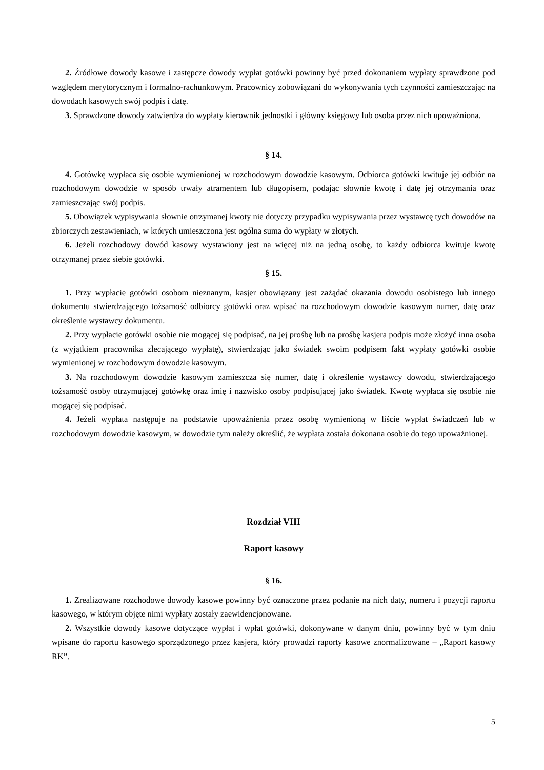2. Źródłowe dowody kasowe i zastępcze dowody wypłat gotówki powinny być przed dokonaniem wypłaty sprawdzone pod względem merytorycznym i formalno-rachunkowym. Pracownicy zobowiązani do wykonywania tych czynności zamieszczając na dowodach kasowych swój podpis i datę.
3. Sprawdzone dowody zatwierdza do wypłaty kierownik jednostki i główny księgowy lub osoba przez nich upoważniona.
§ 14.
4. Gotówkę wypłaca się osobie wymienionej w rozchodowym dowodzie kasowym. Odbiorca gotówki kwituje jej odbiór na rozchodowym dowodzie w sposób trwały atramentem lub długopisem, podając słownie kwotę i datę jej otrzymania oraz zamieszczając swój podpis.
5. Obowiązek wypisywania słownie otrzymanej kwoty nie dotyczy przypadku wypisywania przez wystawcę tych dowodów na zbiorczych zestawieniach, w których umieszczona jest ogólna suma do wypłaty w złotych.
6. Jeżeli rozchodowy dowód kasowy wystawiony jest na więcej niż na jedną osobę, to każdy odbiorca kwituje kwotę otrzymanej przez siebie gotówki.
§ 15.
1. Przy wypłacie gotówki osobom nieznanym, kasjer obowiązany jest zażądać okazania dowodu osobistego lub innego dokumentu stwierdzającego tożsamość odbiorcy gotówki oraz wpisać na rozchodowym dowodzie kasowym numer, datę oraz określenie wystawcy dokumentu.
2. Przy wypłacie gotówki osobie nie mogącej się podpisać, na jej prośbę lub na prośbę kasjera podpis może złożyć inna osoba (z wyjątkiem pracownika zlecającego wypłatę), stwierdzając jako świadek swoim podpisem fakt wypłaty gotówki osobie wymienionej w rozchodowym dowodzie kasowym.
3. Na rozchodowym dowodzie kasowym zamieszcza się numer, datę i określenie wystawcy dowodu, stwierdzającego tożsamość osoby otrzymującej gotówkę oraz imię i nazwisko osoby podpisującej jako świadek. Kwotę wypłaca się osobie nie mogącej się podpisać.
4. Jeżeli wypłata następuje na podstawie upoważnienia przez osobę wymienioną w liście wypłat świadczeń lub w rozchodowym dowodzie kasowym, w dowodzie tym należy określić, że wypłata została dokonana osobie do tego upoważnionej.
Rozdział VIII
Raport kasowy
§ 16.
1. Zrealizowane rozchodowe dowody kasowe powinny być oznaczone przez podanie na nich daty, numeru i pozycji raportu kasowego, w którym objęte nimi wypłaty zostały zaewidencjonowane.
2. Wszystkie dowody kasowe dotyczące wypłat i wpłat gotówki, dokonywane w danym dniu, powinny być w tym dniu wpisane do raportu kasowego sporządzonego przez kasjera, który prowadzi raporty kasowe znormalizowane – „Raport kasowy RK”.
5